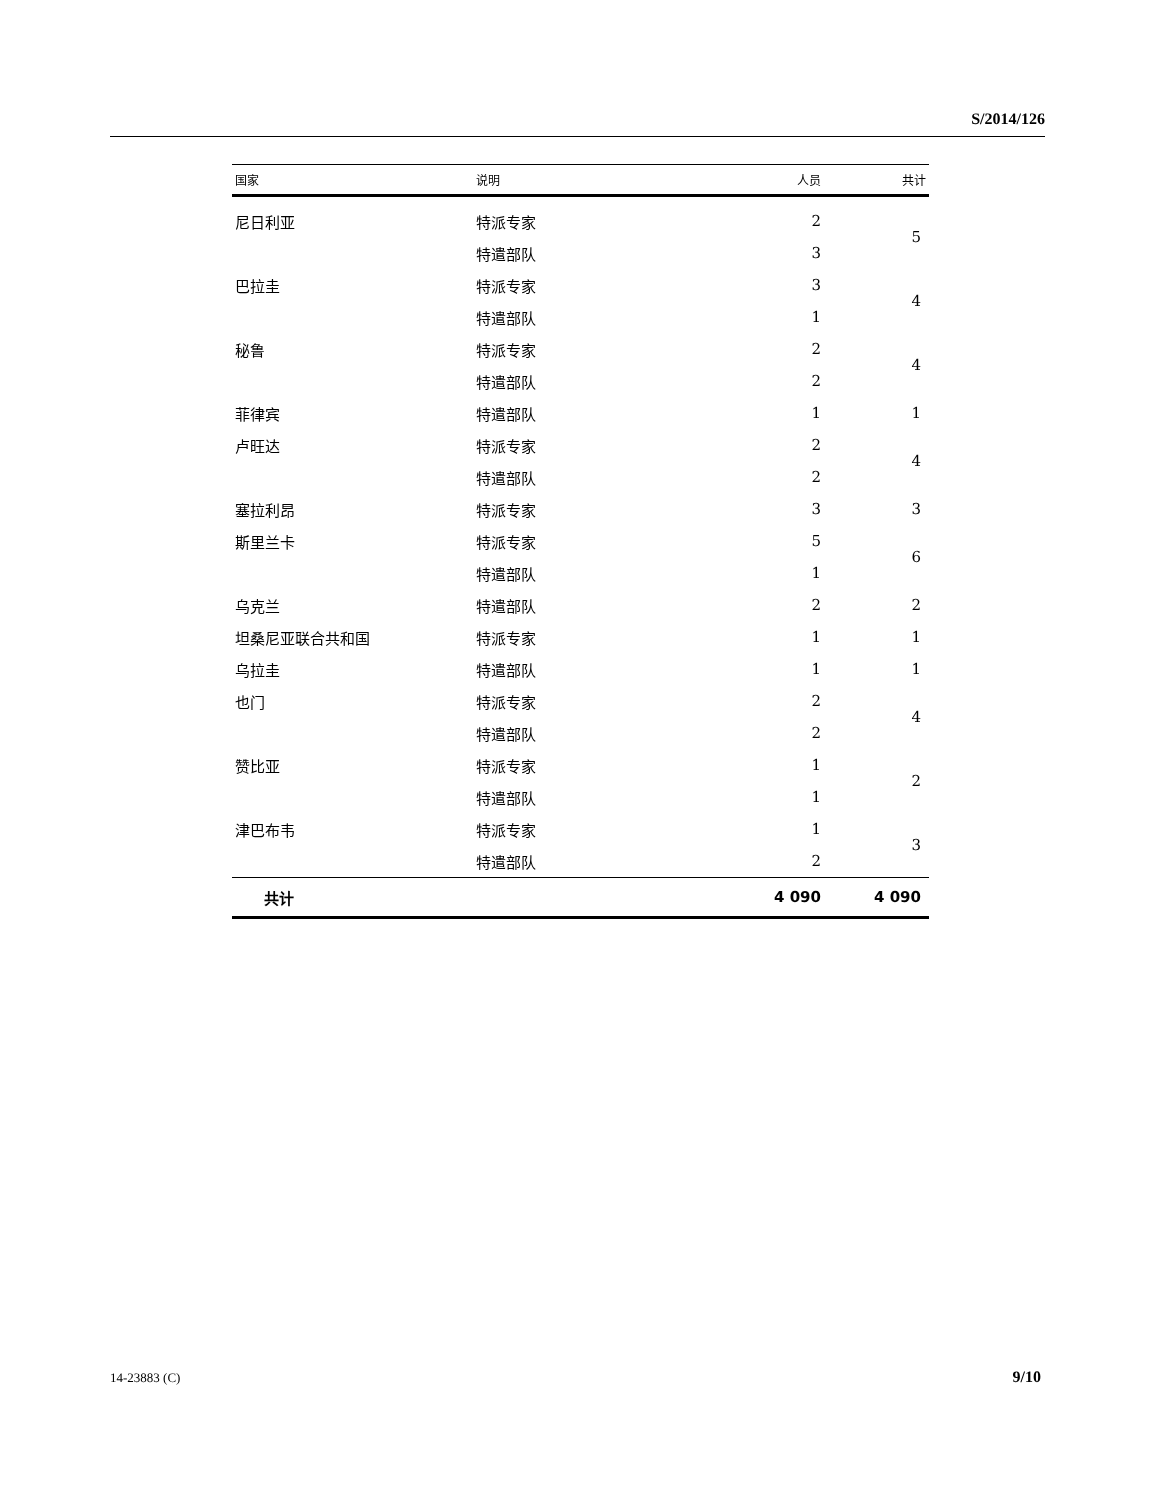S/2014/126
| 国家 | 说明 | 人员 | 共计 |
| --- | --- | --- | --- |
| 尼日利亚 | 特派专家 | 2 | 5 |
| | 特遣部队 | 3 | |
| 巴拉圭 | 特派专家 | 3 | 4 |
| | 特遣部队 | 1 | |
| 秘鲁 | 特派专家 | 2 | 4 |
| | 特遣部队 | 2 | |
| 菲律宾 | 特遣部队 | 1 | 1 |
| 卢旺达 | 特派专家 | 2 | 4 |
| | 特遣部队 | 2 | |
| 塞拉利昂 | 特派专家 | 3 | 3 |
| 斯里兰卡 | 特派专家 | 5 | 6 |
| | 特遣部队 | 1 | |
| 乌克兰 | 特遣部队 | 2 | 2 |
| 坦桑尼亚联合共和国 | 特派专家 | 1 | 1 |
| 乌拉圭 | 特遣部队 | 1 | 1 |
| 也门 | 特派专家 | 2 | 4 |
| | 特遣部队 | 2 | |
| 赞比亚 | 特派专家 | 1 | 2 |
| | 特遣部队 | 1 | |
| 津巴布韦 | 特派专家 | 1 | 3 |
| | 特遣部队 | 2 | |
| 共计 | | 4 090 | 4 090 |
14-23883 (C) 9/10